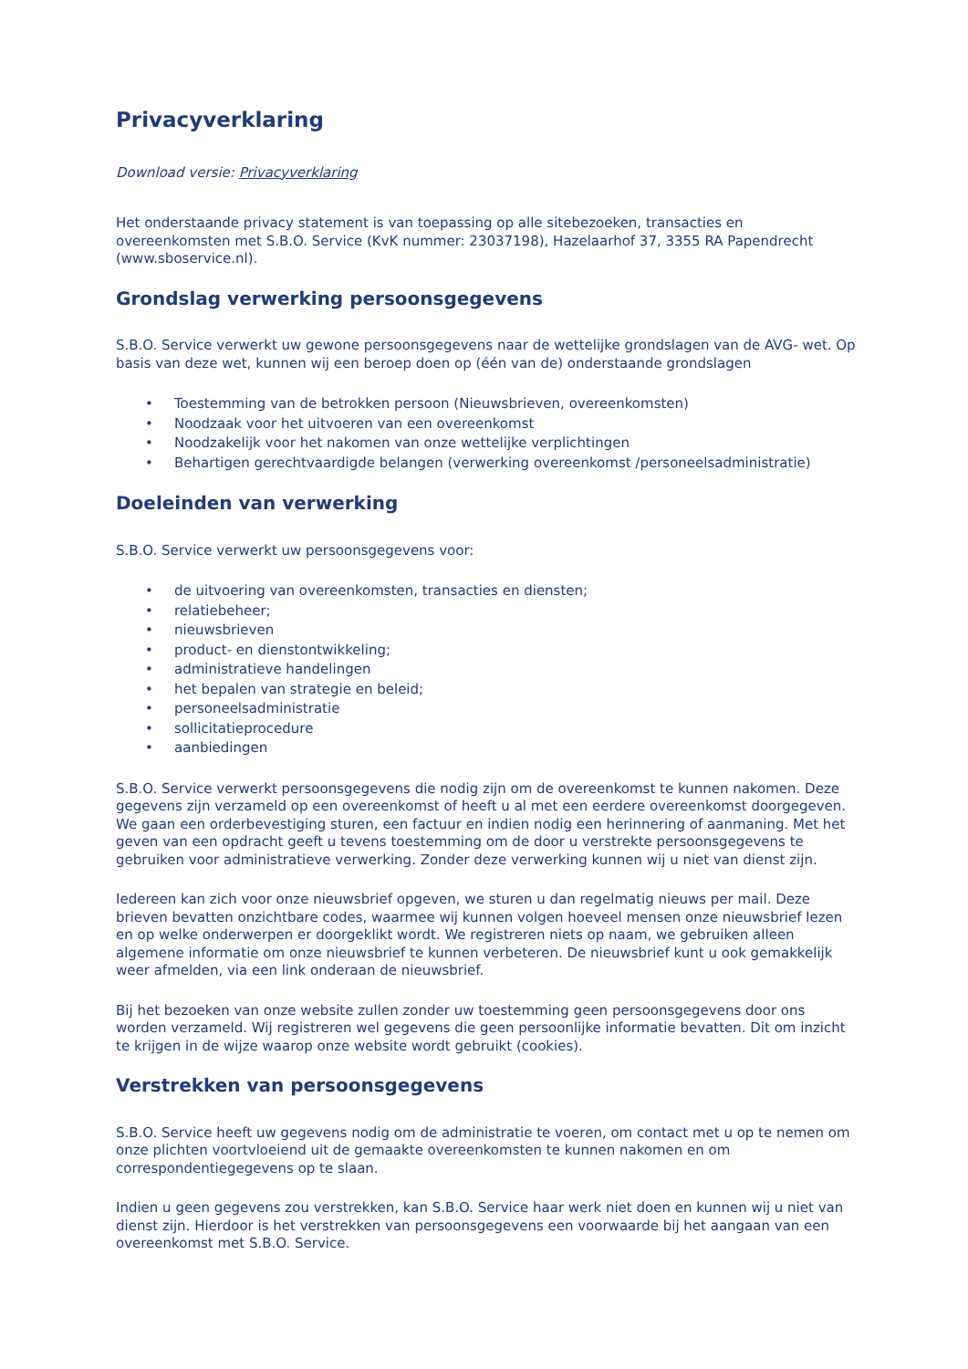Privacyverklaring
Download versie: Privacyverklaring
Het onderstaande privacy statement is van toepassing op alle sitebezoeken, transacties en overeenkomsten met S.B.O. Service (KvK nummer: 23037198), Hazelaarhof 37, 3355 RA Papendrecht (www.sboservice.nl).
Grondslag verwerking persoonsgegevens
S.B.O. Service verwerkt uw gewone persoonsgegevens naar de wettelijke grondslagen van de AVG- wet. Op basis van deze wet, kunnen wij een beroep doen op (één van de) onderstaande grondslagen
• Toestemming van de betrokken persoon (Nieuwsbrieven, overeenkomsten)
• Noodzaak voor het uitvoeren van een overeenkomst
• Noodzakelijk voor het nakomen van onze wettelijke verplichtingen
• Behartigen gerechtvaardigde belangen (verwerking overeenkomst /personeelsadministratie)
Doeleinden van verwerking
S.B.O. Service verwerkt uw persoonsgegevens voor:
• de uitvoering van overeenkomsten, transacties en diensten;
• relatiebeheer;
• nieuwsbrieven
• product- en dienstontwikkeling;
• administratieve handelingen
• het bepalen van strategie en beleid;
• personeelsadministratie
• sollicitatieprocedure
• aanbiedingen
S.B.O. Service verwerkt persoonsgegevens die nodig zijn om de overeenkomst te kunnen nakomen. Deze gegevens zijn verzameld op een overeenkomst of heeft u al met een eerdere overeenkomst doorgegeven. We gaan een orderbevestiging sturen, een factuur en indien nodig een herinnering of aanmaning. Met het geven van een opdracht geeft u tevens toestemming om de door u verstrekte persoonsgegevens te gebruiken voor administratieve verwerking. Zonder deze verwerking kunnen wij u niet van dienst zijn.
Iedereen kan zich voor onze nieuwsbrief opgeven, we sturen u dan regelmatig nieuws per mail. Deze brieven bevatten onzichtbare codes, waarmee wij kunnen volgen hoeveel mensen onze nieuwsbrief lezen en op welke onderwerpen er doorgeklikt wordt. We registreren niets op naam, we gebruiken alleen algemene informatie om onze nieuwsbrief te kunnen verbeteren. De nieuwsbrief kunt u ook gemakkelijk weer afmelden, via een link onderaan de nieuwsbrief.
Bij het bezoeken van onze website zullen zonder uw toestemming geen persoonsgegevens door ons worden verzameld. Wij registreren wel gegevens die geen persoonlijke informatie bevatten. Dit om inzicht te krijgen in de wijze waarop onze website wordt gebruikt (cookies).
Verstrekken van persoonsgegevens
S.B.O. Service heeft uw gegevens nodig om de administratie te voeren, om contact met u op te nemen om onze plichten voortvloeiend uit de gemaakte overeenkomsten te kunnen nakomen en om correspondentiegegevens op te slaan.
Indien u geen gegevens zou verstrekken, kan S.B.O. Service haar werk niet doen en kunnen wij u niet van dienst zijn. Hierdoor is het verstrekken van persoonsgegevens een voorwaarde bij het aangaan van een overeenkomst met S.B.O. Service.